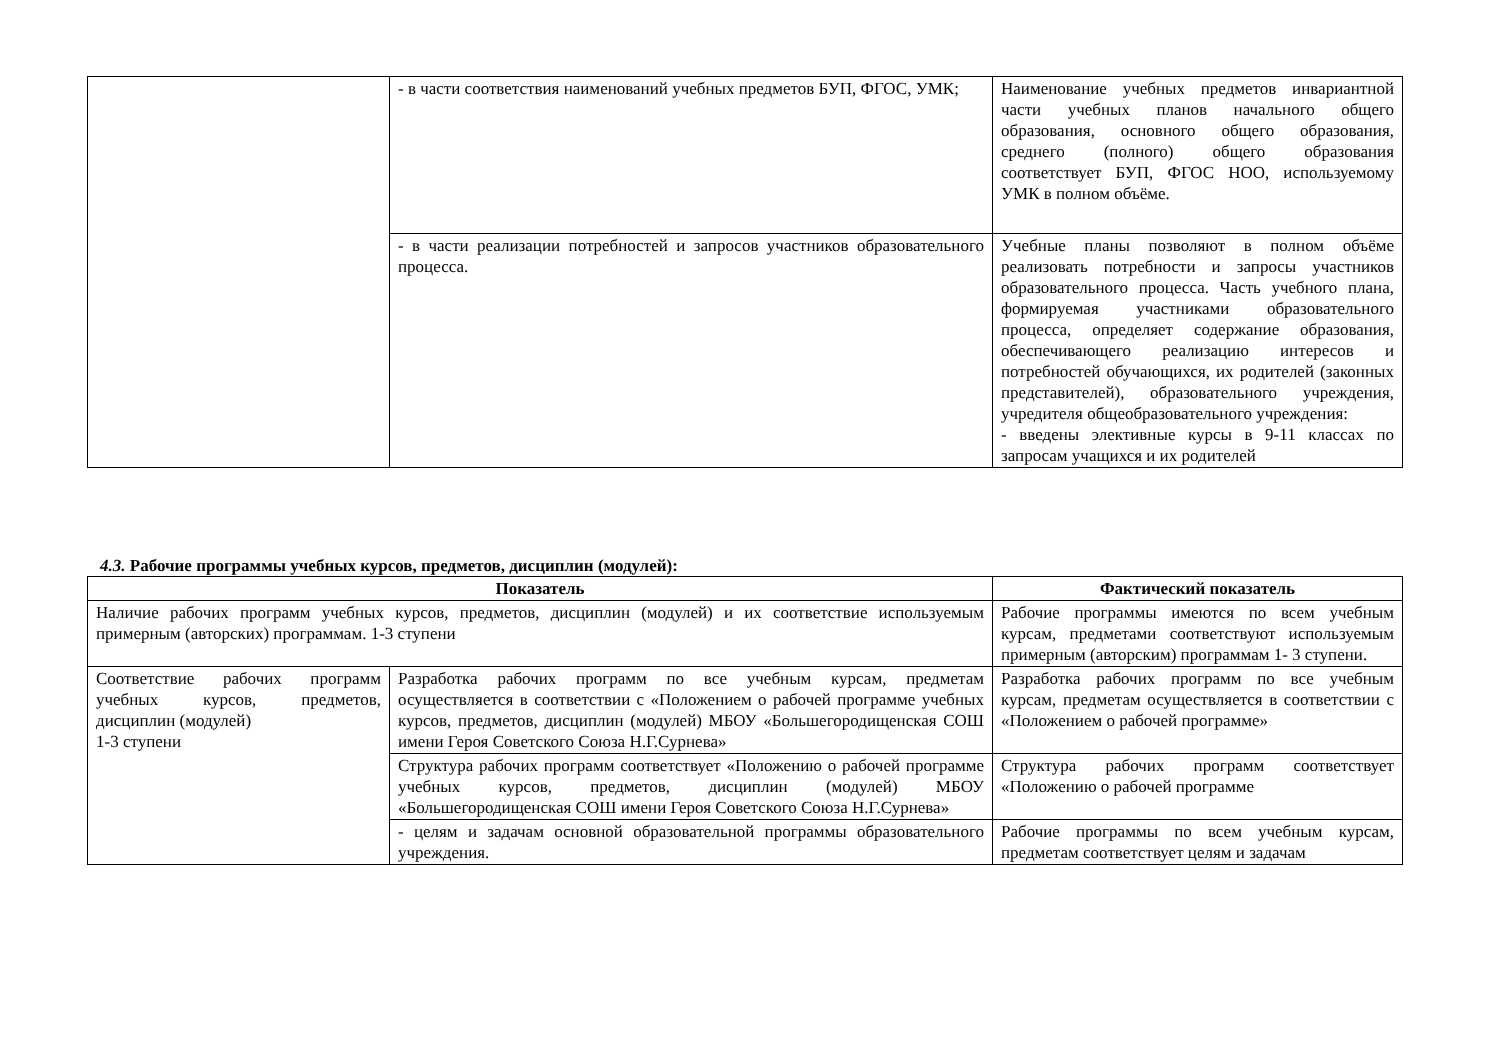| | - в части соответствия наименований учебных предметов БУП, ФГОС, УМК; | Наименование учебных предметов инвариантной части учебных планов начального общего образования, основного общего образования, среднего (полного) общего образования соответствует БУП, ФГОС НОО, используемому УМК в полном объёме. |
| | - в части реализации потребностей и запросов участников образовательного процесса. | Учебные планы позволяют в полном объёме реализовать потребности и запросы участников образовательного процесса. Часть учебного плана, формируемая участниками образовательного процесса, определяет содержание образования, обеспечивающего реализацию интересов и потребностей обучающихся, их родителей (законных представителей), образовательного учреждения, учредителя общеобразовательного учреждения: - введены элективные курсы в 9-11 классах по запросам учащихся и их родителей |
4.3. Рабочие программы учебных курсов, предметов, дисциплин (модулей):
| Показатель | | Фактический показатель |
| --- | --- | --- |
| Наличие рабочих программ учебных курсов, предметов, дисциплин (модулей) и их соответствие используемым примерным (авторских) программам. 1-3 ступени | | Рабочие программы имеются по всем учебным курсам, предметами соответствуют используемым примерным (авторским) программам 1- 3 ступени. |
| Соответствие рабочих программ учебных курсов, предметов, дисциплин (модулей) 1-3 ступени | Разработка рабочих программ по все учебным курсам, предметам осуществляется в соответствии с «Положением о рабочей программе учебных курсов, предметов, дисциплин (модулей) МБОУ «Большегородищенская СОШ имени Героя Советского Союза Н.Г.Сурнева» | Разработка рабочих программ по все учебным курсам, предметам осуществляется в соответствии с «Положением о рабочей программе» |
| | Структура рабочих программ соответствует «Положению о рабочей программе учебных курсов, предметов, дисциплин (модулей) МБОУ «Большегородищенская СОШ имени Героя Советского Союза Н.Г.Сурнева» | Структура рабочих программ соответствует «Положению о рабочей программе |
| | - целям и задачам основной образовательной программы образовательного учреждения. | Рабочие программы по всем учебным курсам, предметам соответствует целям и задачам |